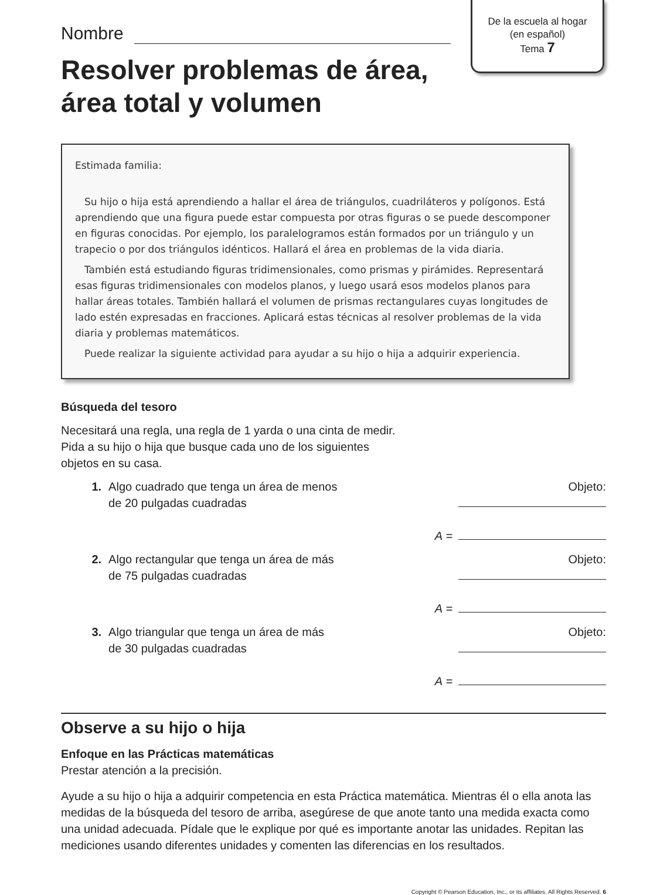De la escuela al hogar
(en español)
Tema 7
Nombre
Resolver problemas de área,
área total y volumen
Estimada familia:
Su hijo o hija está aprendiendo a hallar el área de triángulos, cuadriláteros y polígonos. Está aprendiendo que una figura puede estar compuesta por otras figuras o se puede descomponer en figuras conocidas. Por ejemplo, los paralelogramos están formados por un triángulo y un trapecio o por dos triángulos idénticos. Hallará el área en problemas de la vida diaria.
También está estudiando figuras tridimensionales, como prismas y pirámides. Representará esas figuras tridimensionales con modelos planos, y luego usará esos modelos planos para hallar áreas totales. También hallará el volumen de prismas rectangulares cuyas longitudes de lado estén expresadas en fracciones. Aplicará estas técnicas al resolver problemas de la vida diaria y problemas matemáticos.
Puede realizar la siguiente actividad para ayudar a su hijo o hija a adquirir experiencia.
Búsqueda del tesoro
Necesitará una regla, una regla de 1 yarda o una cinta de medir.
Pida a su hijo o hija que busque cada uno de los siguientes
objetos en su casa.
1. Algo cuadrado que tenga un área de menos
de 20 pulgadas cuadradas
Objeto:
A =
2. Algo rectangular que tenga un área de más
de 75 pulgadas cuadradas
Objeto:
A =
3. Algo triangular que tenga un área de más
de 30 pulgadas cuadradas
Objeto:
A =
Observe a su hijo o hija
Enfoque en las Prácticas matemáticas
Prestar atención a la precisión.
Ayude a su hijo o hija a adquirir competencia en esta Práctica matemática. Mientras él o ella anota las medidas de la búsqueda del tesoro de arriba, asegúrese de que anote tanto una medida exacta como una unidad adecuada. Pídale que le explique por qué es importante anotar las unidades. Repitan las mediciones usando diferentes unidades y comenten las diferencias en los resultados.
Copyright © Pearson Education, Inc., or its affiliates. All Rights Reserved. 6